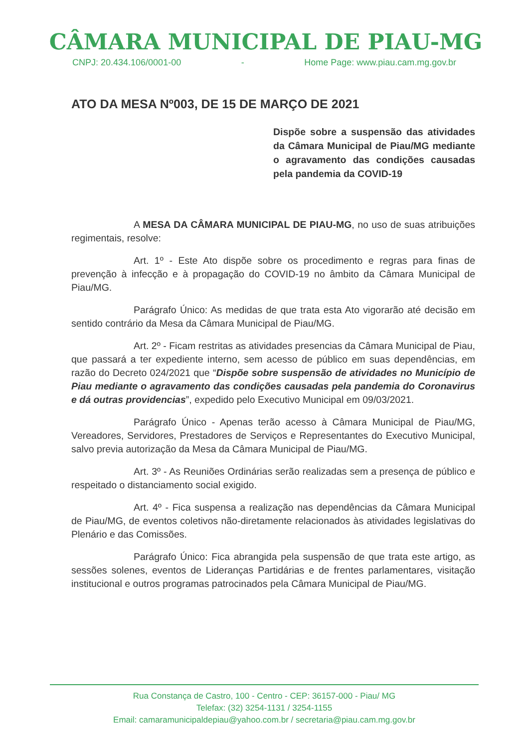CÂMARA MUNICIPAL DE PIAU-MG
CNPJ: 20.434.106/0001-00 - Home Page: www.piau.cam.mg.gov.br
ATO DA MESA Nº003, DE 15 DE MARÇO DE 2021
Dispõe sobre a suspensão das atividades da Câmara Municipal de Piau/MG mediante o agravamento das condições causadas pela pandemia da COVID-19
A MESA DA CÂMARA MUNICIPAL DE PIAU-MG, no uso de suas atribuições regimentais, resolve:
Art. 1º - Este Ato dispõe sobre os procedimento e regras para finas de prevenção à infecção e à propagação do COVID-19 no âmbito da Câmara Municipal de Piau/MG.
Parágrafo Único: As medidas de que trata esta Ato vigorarão até decisão em sentido contrário da Mesa da Câmara Municipal de Piau/MG.
Art. 2º - Ficam restritas as atividades presencias da Câmara Municipal de Piau, que passará a ter expediente interno, sem acesso de público em suas dependências, em razão do Decreto 024/2021 que “Dispõe sobre suspensão de atividades no Município de Piau mediante o agravamento das condições causadas pela pandemia do Coronavirus e dá outras providencias”, expedido pelo Executivo Municipal em 09/03/2021.
Parágrafo Único - Apenas terão acesso à Câmara Municipal de Piau/MG, Vereadores, Servidores, Prestadores de Serviços e Representantes do Executivo Municipal, salvo previa autorização da Mesa da Câmara Municipal de Piau/MG.
Art. 3º - As Reuniões Ordinárias serão realizadas sem a presença de público e respeitado o distanciamento social exigido.
Art. 4º - Fica suspensa a realização nas dependências da Câmara Municipal de Piau/MG, de eventos coletivos não-diretamente relacionados às atividades legislativas do Plenário e das Comissões.
Parágrafo Único: Fica abrangida pela suspensão de que trata este artigo, as sessões solenes, eventos de Lideranças Partidárias e de frentes parlamentares, visitação institucional e outros programas patrocinados pela Câmara Municipal de Piau/MG.
Rua Constança de Castro, 100 - Centro - CEP: 36157-000 - Piau/ MG
Telefax: (32) 3254-1131 / 3254-1155
Email: camaramunicipaldepiau@yahoo.com.br / secretaria@piau.cam.mg.gov.br